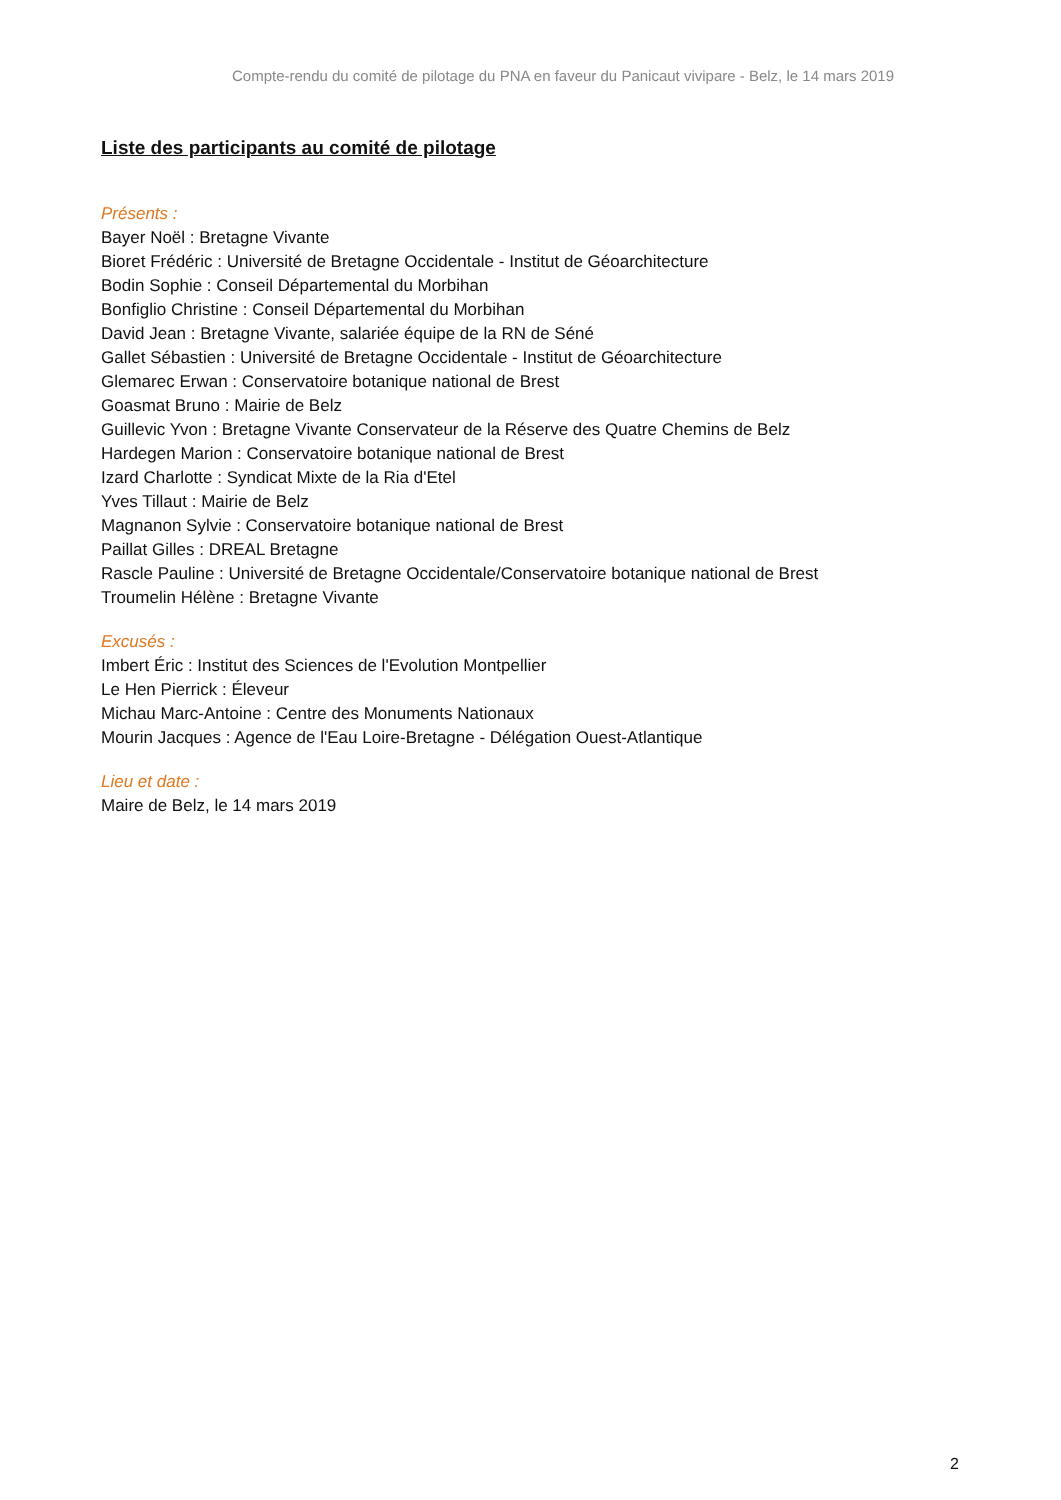Compte-rendu du comité de pilotage du PNA en faveur du Panicaut vivipare - Belz, le 14 mars 2019
Liste des participants au comité de pilotage
Présents :
Bayer Noël : Bretagne Vivante
Bioret Frédéric : Université de Bretagne Occidentale - Institut de Géoarchitecture
Bodin Sophie : Conseil Départemental du Morbihan
Bonfiglio Christine : Conseil Départemental du Morbihan
David Jean : Bretagne Vivante, salariée équipe de la RN de Séné
Gallet Sébastien : Université de Bretagne Occidentale - Institut de Géoarchitecture
Glemarec Erwan : Conservatoire botanique national de Brest
Goasmat Bruno : Mairie de Belz
Guillevic Yvon : Bretagne Vivante Conservateur de la Réserve des Quatre Chemins de Belz
Hardegen Marion : Conservatoire botanique national de Brest
Izard Charlotte : Syndicat Mixte de la Ria d'Etel
Yves Tillaut : Mairie de Belz
Magnanon Sylvie : Conservatoire botanique national de Brest
Paillat Gilles : DREAL Bretagne
Rascle Pauline : Université de Bretagne Occidentale/Conservatoire botanique national de Brest
Troumelin Hélène : Bretagne Vivante
Excusés :
Imbert Éric : Institut des Sciences de l'Evolution Montpellier
Le Hen Pierrick : Éleveur
Michau Marc-Antoine : Centre des Monuments Nationaux
Mourin Jacques : Agence de l'Eau Loire-Bretagne - Délégation Ouest-Atlantique
Lieu et date :
Maire de Belz, le 14 mars 2019
2